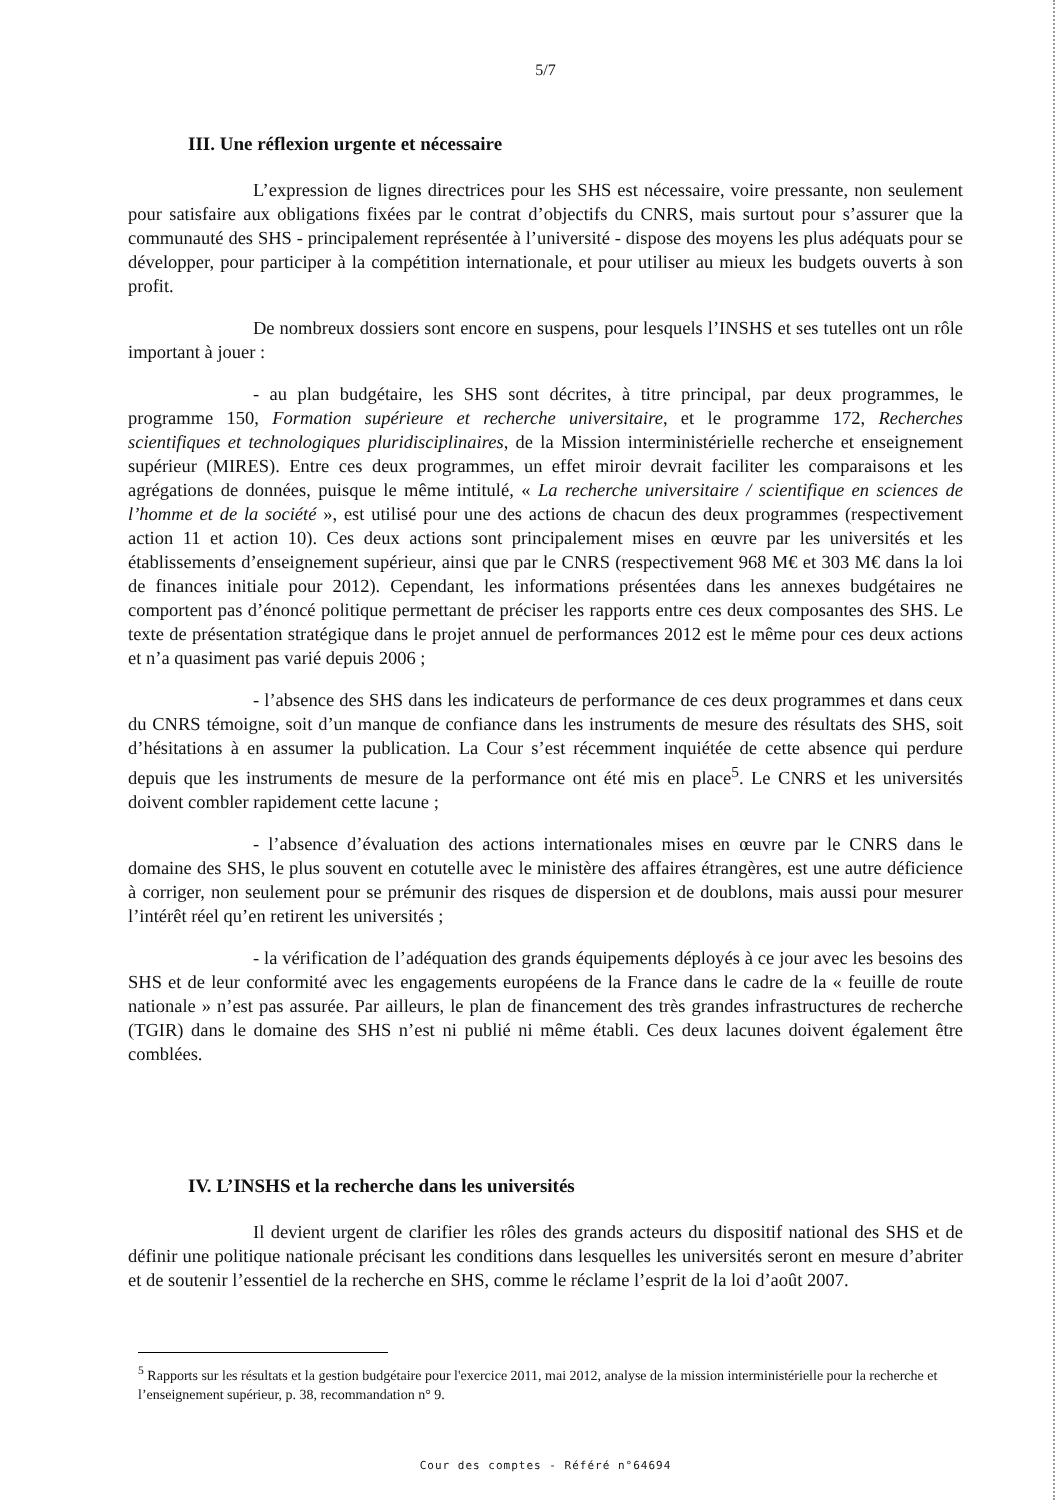5/7
III. Une réflexion urgente et nécessaire
L’expression de lignes directrices pour les SHS est nécessaire, voire pressante, non seulement pour satisfaire aux obligations fixées par le contrat d’objectifs du CNRS, mais surtout pour s’assurer que la communauté des SHS - principalement représentée à l’université - dispose des moyens les plus adéquats pour se développer, pour participer à la compétition internationale, et pour utiliser au mieux les budgets ouverts à son profit.
De nombreux dossiers sont encore en suspens, pour lesquels l’INSHS et ses tutelles ont un rôle important à jouer :
- au plan budgétaire, les SHS sont décrites, à titre principal, par deux programmes, le programme 150, Formation supérieure et recherche universitaire, et le programme 172, Recherches scientifiques et technologiques pluridisciplinaires, de la Mission interministérielle recherche et enseignement supérieur (MIRES). Entre ces deux programmes, un effet miroir devrait faciliter les comparaisons et les agrégations de données, puisque le même intitulé, « La recherche universitaire / scientifique en sciences de l’homme et de la société », est utilisé pour une des actions de chacun des deux programmes (respectivement action 11 et action 10). Ces deux actions sont principalement mises en œuvre par les universités et les établissements d’enseignement supérieur, ainsi que par le CNRS (respectivement 968 M€ et 303 M€ dans la loi de finances initiale pour 2012). Cependant, les informations présentées dans les annexes budgétaires ne comportent pas d’énoncé politique permettant de préciser les rapports entre ces deux composantes des SHS. Le texte de présentation stratégique dans le projet annuel de performances 2012 est le même pour ces deux actions et n’a quasiment pas varié depuis 2006 ;
- l’absence des SHS dans les indicateurs de performance de ces deux programmes et dans ceux du CNRS témoigne, soit d’un manque de confiance dans les instruments de mesure des résultats des SHS, soit d’hésitations à en assumer la publication. La Cour s’est récemment inquiétée de cette absence qui perdure depuis que les instruments de mesure de la performance ont été mis en place<sup>5</sup>. Le CNRS et les universités doivent combler rapidement cette lacune ;
- l’absence d’évaluation des actions internationales mises en œuvre par le CNRS dans le domaine des SHS, le plus souvent en cotutelle avec le ministère des affaires étrangères, est une autre déficience à corriger, non seulement pour se prémunir des risques de dispersion et de doublons, mais aussi pour mesurer l’intérêt réel qu’en retirent les universités ;
- la vérification de l’adéquation des grands équipements déployés à ce jour avec les besoins des SHS et de leur conformité avec les engagements européens de la France dans le cadre de la « feuille de route nationale » n’est pas assurée. Par ailleurs, le plan de financement des très grandes infrastructures de recherche (TGIR) dans le domaine des SHS n’est ni publié ni même établi. Ces deux lacunes doivent également être comblées.
IV. L’INSHS et la recherche dans les universités
Il devient urgent de clarifier les rôles des grands acteurs du dispositif national des SHS et de définir une politique nationale précisant les conditions dans lesquelles les universités seront en mesure d’abriter et de soutenir l’essentiel de la recherche en SHS, comme le réclame l’esprit de la loi d’août 2007.
<sup>5</sup> Rapports sur les résultats et la gestion budgétaire pour l'exercice 2011, mai 2012, analyse de la mission interministérielle pour la recherche et l’enseignement supérieur, p. 38, recommandation n° 9.
Cour des comptes - Référé n°64694